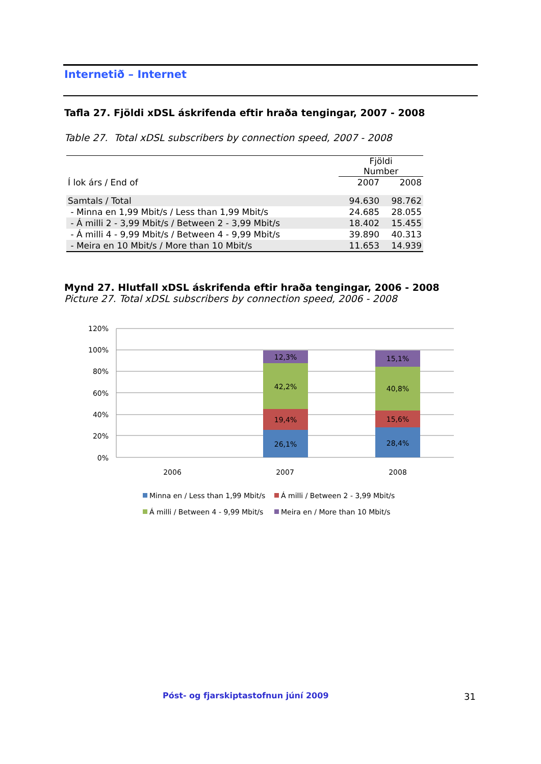Internetið – Internet
Tafla 27. Fjöldi xDSL áskrifenda eftir hraða tengingar, 2007 - 2008
Table 27. Total xDSL subscribers by connection speed, 2007 - 2008
| | Fjöldi Number | |
| --- | --- | --- |
| Í lok árs / End of | 2007 | 2008 |
| Samtals / Total | 94.630 | 98.762 |
| - Minna en 1,99 Mbit/s / Less than 1,99 Mbit/s | 24.685 | 28.055 |
| - Á milli 2 - 3,99 Mbit/s / Between 2 - 3,99 Mbit/s | 18.402 | 15.455 |
| - Á milli 4 - 9,99 Mbit/s / Between 4 - 9,99 Mbit/s | 39.890 | 40.313 |
| - Meira en 10 Mbit/s / More than 10 Mbit/s | 11.653 | 14.939 |
Mynd 27. Hlutfall xDSL áskrifenda eftir hraða tengingar, 2006 - 2008
Picture 27. Total xDSL subscribers by connection speed, 2006 - 2008
120%
100%
80%
60%
40%
20%
0%
26,1%
19,4%
42,2%
12,3%
28,4%
15,6%
40,8%
15,1%
2006
2007
2008
Minna en / Less than 1,99 Mbit/s
Á milli / Between 2 - 3,99 Mbit/s
Á milli / Between 4 - 9,99 Mbit/s
Meira en / More than 10 Mbit/s
Póst- og fjarskiptastofnun júní 2009
31